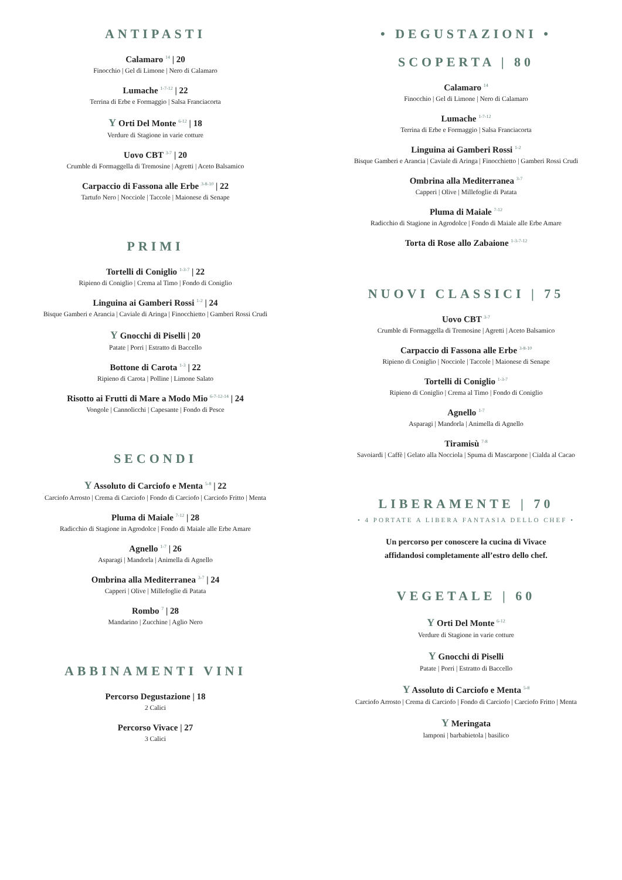ANTIPASTI
Calamaro <sup>14</sup> | 20
Finocchio | Gel di Limone | Nero di Calamaro
Lumache <sup>1-7-12</sup> | 22
Terrina di Erbe e Formaggio | Salsa Franciacorta
Y Orti Del Monte <sup>6-12</sup> | 18
Verdure di Stagione in varie cotture
Uovo CBT <sup>3-7</sup> | 20
Crumble di Formaggella di Tremosine | Agretti | Aceto Balsamico
Carpaccio di Fassona alle Erbe <sup>3-8-10</sup> | 22
Tartufo Nero | Nocciole | Taccole | Maionese di Senape
PRIMI
Tortelli di Coniglio <sup>1-3-7</sup> | 22
Ripieno di Coniglio | Crema al Timo | Fondo di Coniglio
Linguina ai Gamberi Rossi <sup>1-2</sup> | 24
Bisque Gamberi e Arancia | Caviale di Aringa | Finocchietto | Gamberi Rossi Crudi
Y Gnocchi di Piselli | 20
Patate | Porri | Estratto di Baccello
Bottone di Carota <sup>1-3</sup> | 22
Ripieno di Carota | Polline | Limone Salato
Risotto ai Frutti di Mare a Modo Mio <sup>6-7-12-14</sup> | 24
Vongole | Cannolicchi | Capesante | Fondo di Pesce
SECONDI
Y Assoluto di Carciofo e Menta <sup>5-8</sup> | 22
Carciofo Arrosto | Crema di Carciofo | Fondo di Carciofo | Carciofo Fritto | Menta
Pluma di Maiale <sup>7-12</sup> | 28
Radicchio di Stagione in Agrodolce | Fondo di Maiale alle Erbe Amare
Agnello <sup>1-7</sup> | 26
Asparagi | Mandorla | Animella di Agnello
Ombrina alla Mediterranea <sup>3-7</sup> | 24
Capperi | Olive | Millefoglie di Patata
Rombo <sup>7</sup> | 28
Mandarino | Zucchine | Aglio Nero
ABBINAMENTI VINI
Percorso Degustazione | 18
2 Calici
Percorso Vivace | 27
3 Calici
• DEGUSTAZIONI •
SCOPERTA | 80
Calamaro <sup>14</sup>
Finocchio | Gel di Limone | Nero di Calamaro
Lumache <sup>1-7-12</sup>
Terrina di Erbe e Formaggio | Salsa Franciacorta
Linguina ai Gamberi Rossi <sup>1-2</sup>
Bisque Gamberi e Arancia | Caviale di Aringa | Finocchietto | Gamberi Rossi Crudi
Ombrina alla Mediterranea <sup>3-7</sup>
Capperi | Olive | Millefoglie di Patata
Pluma di Maiale <sup>7-12</sup>
Radicchio di Stagione in Agrodolce | Fondo di Maiale alle Erbe Amare
Torta di Rose allo Zabaione <sup>1-3-7-12</sup>
NUOVI CLASSICI | 75
Uovo CBT <sup>3-7</sup>
Crumble di Formaggella di Tremosine | Agretti | Aceto Balsamico
Carpaccio di Fassona alle Erbe <sup>3-8-10</sup>
Ripieno di Coniglio | Nocciole | Taccole | Maionese di Senape
Tortelli di Coniglio <sup>1-3-7</sup>
Ripieno di Coniglio | Crema al Timo | Fondo di Coniglio
Agnello <sup>1-7</sup>
Asparagi | Mandorla | Animella di Agnello
Tiramisù <sup>7-8</sup>
Savoiardi | Caffè | Gelato alla Nocciola | Spuma di Mascarpone | Cialda al Cacao
LIBERAMENTE | 70
• 4 PORTATE A LIBERA FANTASIA DELLO CHEF •
Un percorso per conoscere la cucina di Vivace
affidandosi completamente all’estro dello chef.
VEGETALE | 60
Y Orti Del Monte <sup>6-12</sup>
Verdure di Stagione in varie cotture
Y Gnocchi di Piselli
Patate | Porri | Estratto di Baccello
Y Assoluto di Carciofo e Menta <sup>5-8</sup>
Carciofo Arrosto | Crema di Carciofo | Fondo di Carciofo | Carciofo Fritto | Menta
Y Meringata
lamponi | barbabietola | basilico